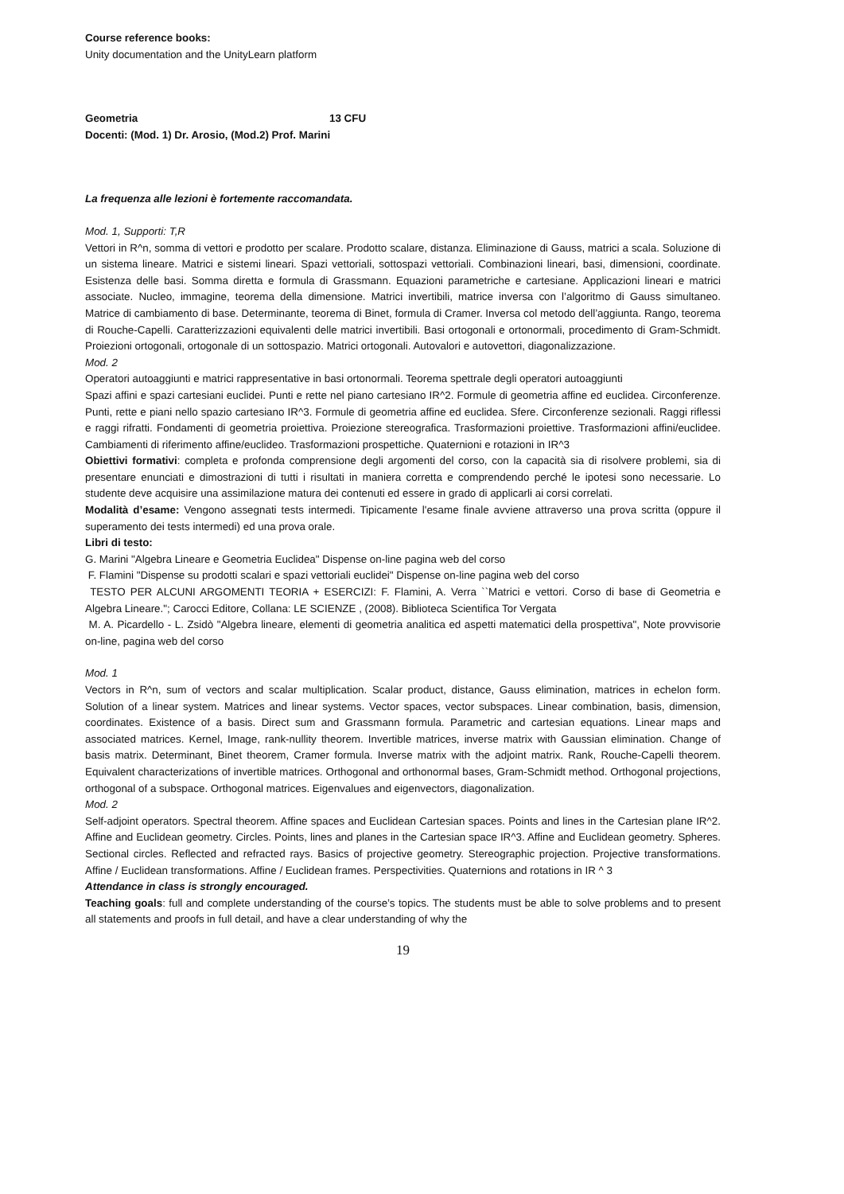Course reference books:
Unity documentation and the UnityLearn platform
Geometria 13 CFU
Docenti: (Mod. 1) Dr. Arosio, (Mod.2) Prof. Marini
La frequenza alle lezioni è fortemente raccomandata.
Mod. 1, Supporti: T,R
Vettori in R^n, somma di vettori e prodotto per scalare. Prodotto scalare, distanza. Eliminazione di Gauss, matrici a scala. Soluzione di un sistema lineare. Matrici e sistemi lineari. Spazi vettoriali, sottospazi vettoriali. Combinazioni lineari, basi, dimensioni, coordinate. Esistenza delle basi. Somma diretta e formula di Grassmann. Equazioni parametriche e cartesiane. Applicazioni lineari e matrici associate. Nucleo, immagine, teorema della dimensione. Matrici invertibili, matrice inversa con l’algoritmo di Gauss simultaneo. Matrice di cambiamento di base. Determinante, teorema di Binet, formula di Cramer. Inversa col metodo dell’aggiunta. Rango, teorema di Rouche-Capelli. Caratterizzazioni equivalenti delle matrici invertibili. Basi ortogonali e ortonormali, procedimento di Gram-Schmidt. Proiezioni ortogonali, ortogonale di un sottospazio. Matrici ortogonali. Autovalori e autovettori, diagonalizzazione.
Mod. 2
Operatori autoaggiunti e matrici rappresentative in basi ortonormali. Teorema spettrale degli operatori autoaggiunti
Spazi affini e spazi cartesiani euclidei. Punti e rette nel piano cartesiano IR^2. Formule di geometria affine ed euclidea. Circonferenze. Punti, rette e piani nello spazio cartesiano IR^3. Formule di geometria affine ed euclidea. Sfere. Circonferenze sezionali. Raggi riflessi e raggi rifratti. Fondamenti di geometria proiettiva. Proiezione stereografica. Trasformazioni proiettive. Trasformazioni affini/euclidee. Cambiamenti di riferimento affine/euclideo. Trasformazioni prospettiche. Quaternioni e rotazioni in IR^3
Obiettivi formativi: completa e profonda comprensione degli argomenti del corso, con la capacità sia di risolvere problemi, sia di presentare enunciati e dimostrazioni di tutti i risultati in maniera corretta e comprendendo perché le ipotesi sono necessarie. Lo studente deve acquisire una assimilazione matura dei contenuti ed essere in grado di applicarli ai corsi correlati.
Modalità d’esame: Vengono assegnati tests intermedi. Tipicamente l'esame finale avviene attraverso una prova scritta (oppure il superamento dei tests intermedi) ed una prova orale.
Libri di testo:
G. Marini "Algebra Lineare e Geometria Euclidea" Dispense on-line pagina web del corso
F. Flamini "Dispense su prodotti scalari e spazi vettoriali euclidei" Dispense on-line pagina web del corso
TESTO PER ALCUNI ARGOMENTI TEORIA + ESERCIZI: F. Flamini, A. Verra ``Matrici e vettori. Corso di base di Geometria e Algebra Lineare."; Carocci Editore, Collana: LE SCIENZE , (2008). Biblioteca Scientifica Tor Vergata
M. A. Picardello - L. Zsidò "Algebra lineare, elementi di geometria analitica ed aspetti matematici della prospettiva", Note provvisorie on-line, pagina web del corso
Mod. 1
Vectors in R^n, sum of vectors and scalar multiplication. Scalar product, distance, Gauss elimination, matrices in echelon form. Solution of a linear system. Matrices and linear systems. Vector spaces, vector subspaces. Linear combination, basis, dimension, coordinates. Existence of a basis. Direct sum and Grassmann formula. Parametric and cartesian equations. Linear maps and associated matrices. Kernel, Image, rank-nullity theorem. Invertible matrices, inverse matrix with Gaussian elimination. Change of basis matrix. Determinant, Binet theorem, Cramer formula. Inverse matrix with the adjoint matrix. Rank, Rouche-Capelli theorem. Equivalent characterizations of invertible matrices. Orthogonal and orthonormal bases, Gram-Schmidt method. Orthogonal projections, orthogonal of a subspace. Orthogonal matrices. Eigenvalues and eigenvectors, diagonalization.
Mod. 2
Self-adjoint operators. Spectral theorem. Affine spaces and Euclidean Cartesian spaces. Points and lines in the Cartesian plane IR^2. Affine and Euclidean geometry. Circles. Points, lines and planes in the Cartesian space IR^3. Affine and Euclidean geometry. Spheres. Sectional circles. Reflected and refracted rays. Basics of projective geometry. Stereographic projection. Projective transformations. Affine / Euclidean transformations. Affine / Euclidean frames. Perspectivities. Quaternions and rotations in IR ^ 3
Attendance in class is strongly encouraged.
Teaching goals: full and complete understanding of the course’s topics. The students must be able to solve problems and to present all statements and proofs in full detail, and have a clear understanding of why the
19